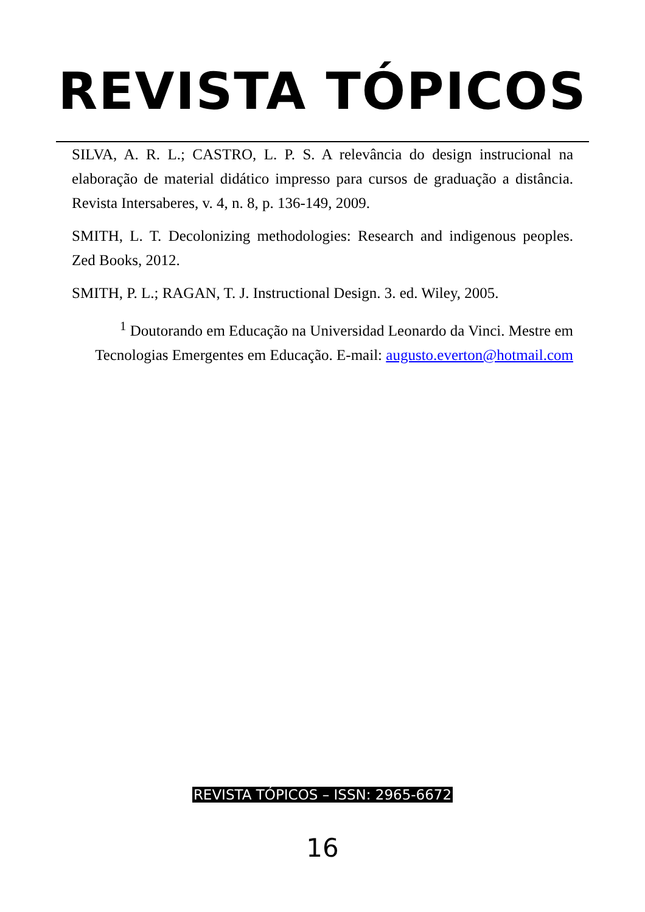REVISTA TÓPICOS
SILVA, A. R. L.; CASTRO, L. P. S. A relevância do design instrucional na elaboração de material didático impresso para cursos de graduação a distância. Revista Intersaberes, v. 4, n. 8, p. 136-149, 2009.
SMITH, L. T. Decolonizing methodologies: Research and indigenous peoples. Zed Books, 2012.
SMITH, P. L.; RAGAN, T. J. Instructional Design. 3. ed. Wiley, 2005.
<sup>1</sup> Doutorando em Educação na Universidad Leonardo da Vinci. Mestre em Tecnologias Emergentes em Educação. E-mail: augusto.everton@hotmail.com
REVISTA TÓPICOS – ISSN: 2965-6672
16